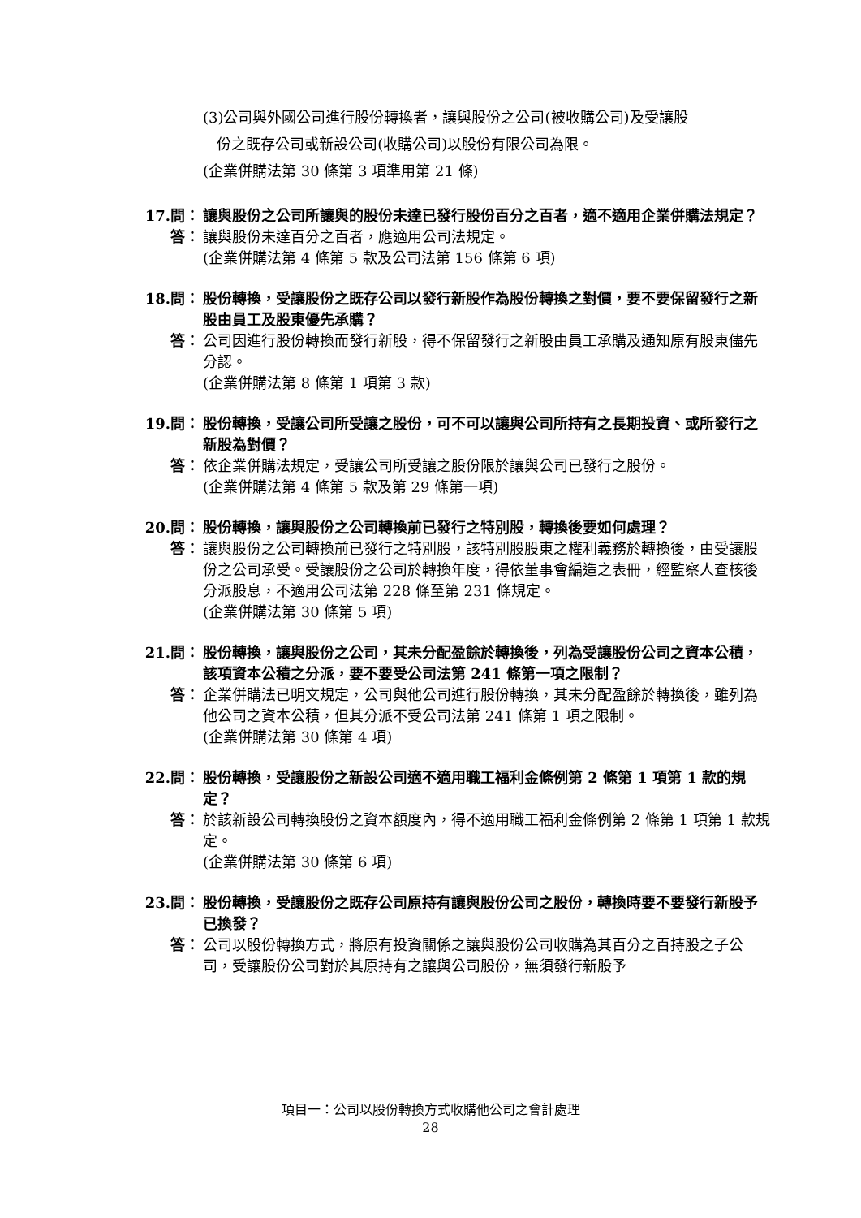(3)公司與外國公司進行股份轉換者，讓與股份之公司(被收購公司)及受讓股
份之既存公司或新設公司(收購公司)以股份有限公司為限。
(企業併購法第 30 條第 3 項準用第 21 條)
17.問： 讓與股份之公司所讓與的股份未達已發行股份百分之百者，適不適用企業併購法規定？
答： 讓與股份未達百分之百者，應適用公司法規定。
(企業併購法第 4 條第 5 款及公司法第 156 條第 6 項)
18.問： 股份轉換，受讓股份之既存公司以發行新股作為股份轉換之對價，要不要保留發行之新股由員工及股東優先承購？
答： 公司因進行股份轉換而發行新股，得不保留發行之新股由員工承購及通知原有股東儘先分認。
(企業併購法第 8 條第 1 項第 3 款)
19.問： 股份轉換，受讓公司所受讓之股份，可不可以讓與公司所持有之長期投資、或所發行之新股為對價？
答： 依企業併購法規定，受讓公司所受讓之股份限於讓與公司已發行之股份。
(企業併購法第 4 條第 5 款及第 29 條第一項)
20.問： 股份轉換，讓與股份之公司轉換前已發行之特別股，轉換後要如何處理？
答： 讓與股份之公司轉換前已發行之特別股，該特別股股東之權利義務於轉換後，由受讓股份之公司承受。受讓股份之公司於轉換年度，得依董事會編造之表冊，經監察人查核後分派股息，不適用公司法第 228 條至第 231 條規定。
(企業併購法第 30 條第 5 項)
21.問： 股份轉換，讓與股份之公司，其未分配盈餘於轉換後，列為受讓股份公司之資本公積，該項資本公積之分派，要不要受公司法第 241 條第一項之限制？
答： 企業併購法已明文規定，公司與他公司進行股份轉換，其未分配盈餘於轉換後，雖列為他公司之資本公積，但其分派不受公司法第 241 條第 1 項之限制。
(企業併購法第 30 條第 4 項)
22.問： 股份轉換，受讓股份之新設公司適不適用職工福利金條例第 2 條第 1 項第 1 款的規定？
答： 於該新設公司轉換股份之資本額度內，得不適用職工福利金條例第 2 條第 1 項第 1 款規定。
(企業併購法第 30 條第 6 項)
23.問： 股份轉換，受讓股份之既存公司原持有讓與股份公司之股份，轉換時要不要發行新股予已換發？
答： 公司以股份轉換方式，將原有投資關係之讓與股份公司收購為其百分之百持股之子公司，受讓股份公司對於其原持有之讓與公司股份，無須發行新股予
項目一：公司以股份轉換方式收購他公司之會計處理
28